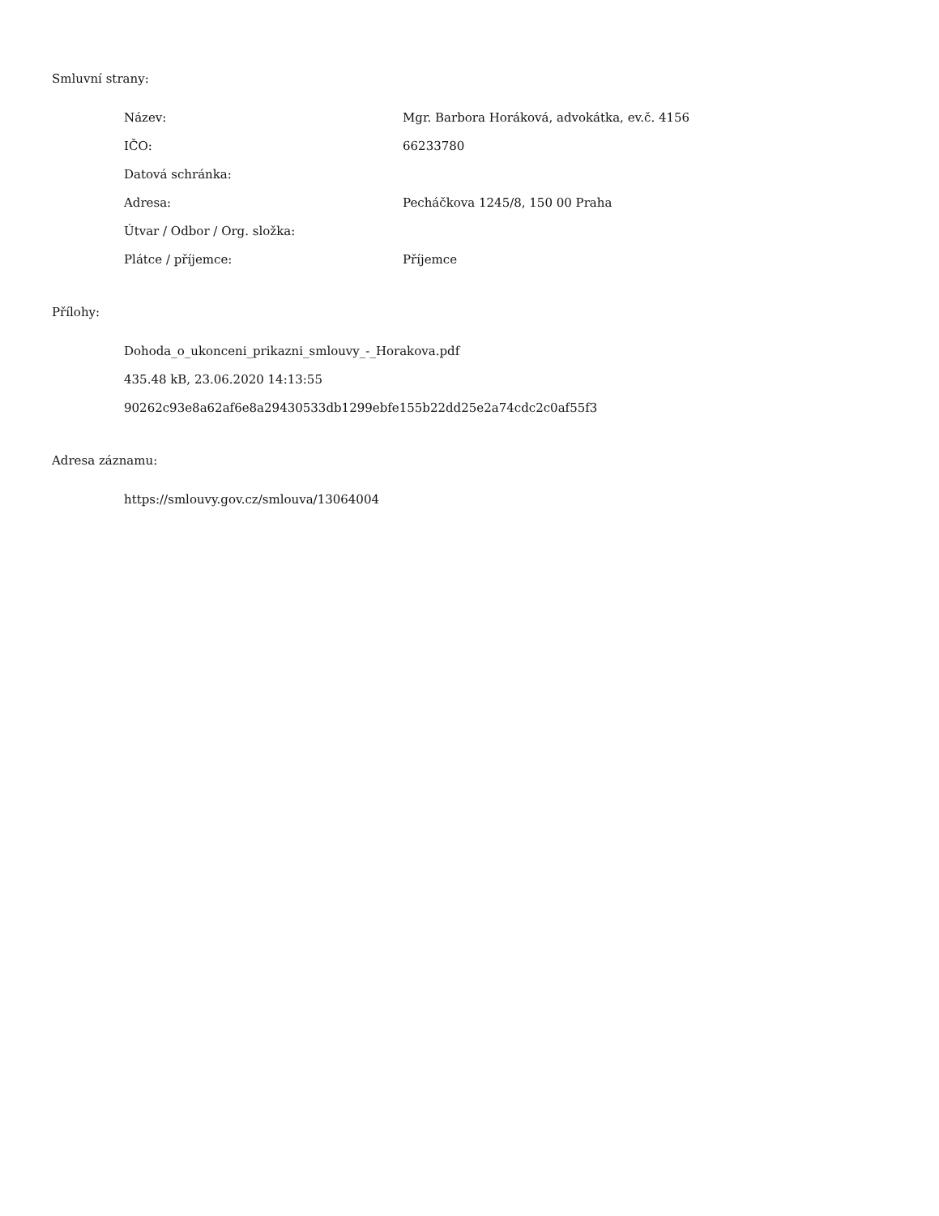Smluvní strany:
| Název: | Mgr. Barbora Horáková, advokátka, ev.č. 4156 |
| IČO: | 66233780 |
| Datová schránka: | |
| Adresa: | Pecháčkova 1245/8, 150 00 Praha |
| Útvar / Odbor / Org. složka: | |
| Plátce / příjemce: | Příjemce |
Přílohy:
Dohoda_o_ukonceni_prikazni_smlouvy_-_Horakova.pdf
435.48 kB, 23.06.2020 14:13:55
90262c93e8a62af6e8a29430533db1299ebfe155b22dd25e2a74cdc2c0af55f3
Adresa záznamu:
https://smlouvy.gov.cz/smlouva/13064004